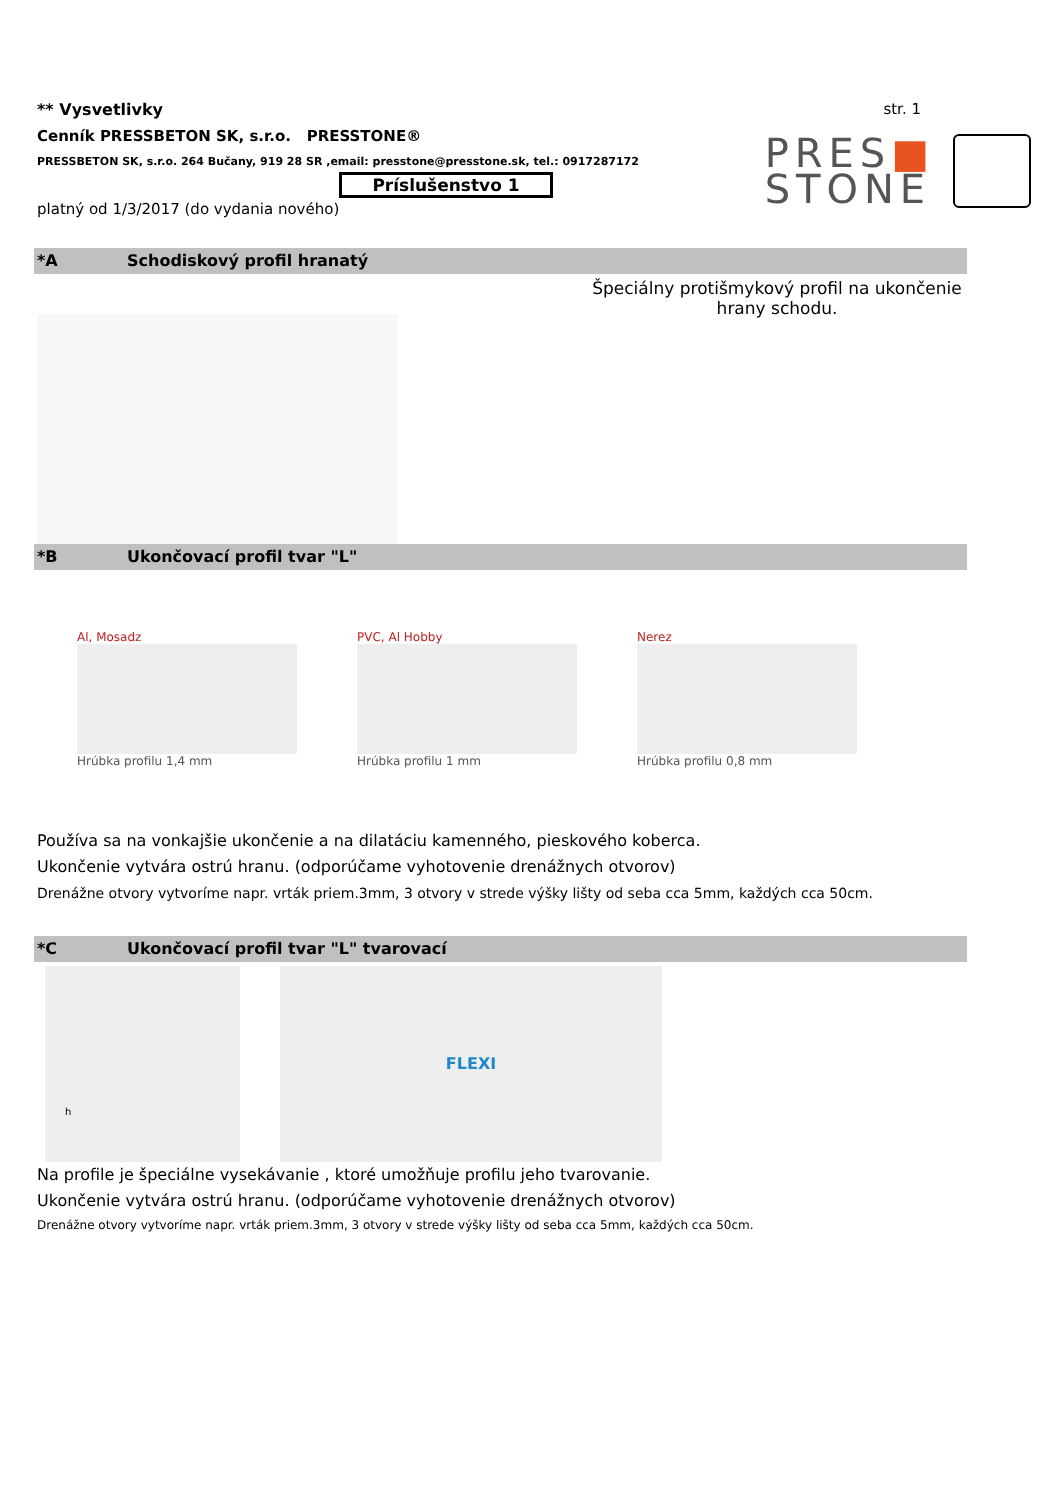** Vysvetlivky str. 1
Cenník PRESSBETON SK, s.r.o. PRESSTONE®
PRESSBETON SK, s.r.o. 264 Bučany, 919 28 SR ,email: presstone@presstone.sk, tel.: 0917287172
Príslušenstvo 1
platný od 1/3/2017 (do vydania nového)
PRES■
STONE
*A Schodiskový profil hranatý
Špeciálny protišmykový profil na ukončenie hrany schodu.
*B Ukončovací profil tvar "L"
Al, Mosadz
Hrúbka profilu 1,4 mm
PVC, Al Hobby
Hrúbka profilu 1 mm
Nerez
Hrúbka profilu 0,8 mm
Používa sa na vonkajšie ukončenie a na dilatáciu kamenného, pieskového koberca.
Ukončenie vytvára ostrú hranu. (odporúčame vyhotovenie drenážnych otvorov)
Drenážne otvory vytvoríme napr. vrták priem.3mm, 3 otvory v strede výšky lišty od seba cca 5mm, každých cca 50cm.
*C Ukončovací profil tvar "L" tvarovací
h
FLEXI
Na profile je špeciálne vysekávanie , ktoré umožňuje profilu jeho tvarovanie.
Ukončenie vytvára ostrú hranu. (odporúčame vyhotovenie drenážnych otvorov)
Drenážne otvory vytvoríme napr. vrták priem.3mm, 3 otvory v strede výšky lišty od seba cca 5mm, každých cca 50cm.